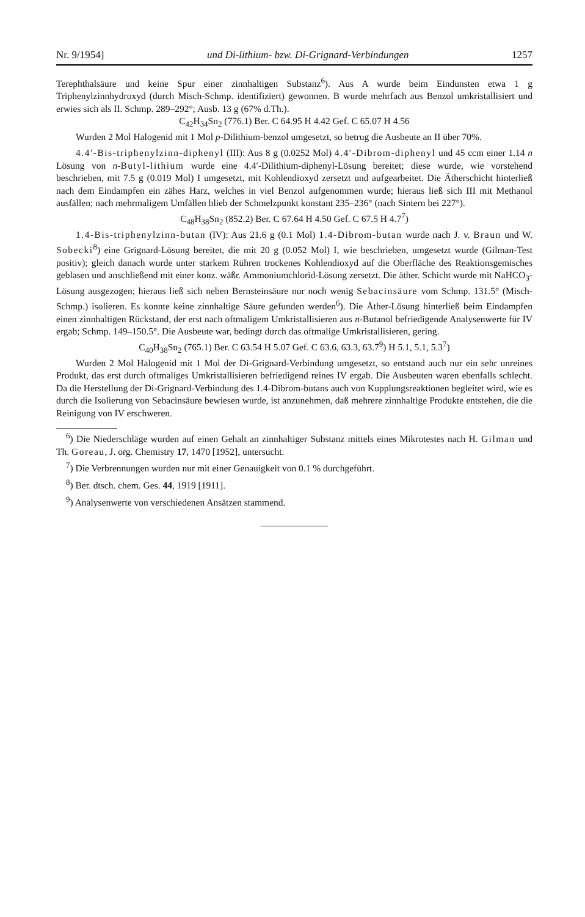Nr. 9/1954] und Di-lithium- bzw. Di-Grignard-Verbindungen 1257
Terephthalsäure und keine Spur einer zinnhaltigen Substanz<sup>6</sup>). Aus A wurde beim Eindunsten etwa 1 g Triphenylzinnhydroxyd (durch Misch-Schmp. identifiziert) gewonnen. B wurde mehrfach aus Benzol umkristallisiert und erwies sich als II. Schmp. 289–292°; Ausb. 13 g (67% d.Th.).
C<sub>42</sub>H<sub>34</sub>Sn<sub>2</sub> (776.1) Ber. C 64.95 H 4.42 Gef. C 65.07 H 4.56
Wurden 2 Mol Halogenid mit 1 Mol p-Dilithium-benzol umgesetzt, so betrug die Ausbeute an II über 70%.
4.4′-Bis-triphenylzinn-diphenyl (III): Aus 8 g (0.0252 Mol) 4.4′-Dibrom-diphenyl und 45 ccm einer 1.14 n Lösung von n-Butyl-lithium wurde eine 4.4′-Dilithium-diphenyl-Lösung bereitet; diese wurde, wie vorstehend beschrieben, mit 7.5 g (0.019 Mol) I umgesetzt, mit Kohlendioxyd zersetzt und aufgearbeitet. Die Ätherschicht hinterließ nach dem Eindampfen ein zähes Harz, welches in viel Benzol aufgenommen wurde; hieraus ließ sich III mit Methanol ausfällen; nach mehrmaligem Umfällen blieb der Schmelzpunkt konstant 235–236° (nach Sintern bei 227°).
C<sub>48</sub>H<sub>38</sub>Sn<sub>2</sub> (852.2) Ber. C 67.64 H 4.50 Gef. C 67.5 H 4.7<sup>7</sup>)
1.4-Bis-triphenylzinn-butan (IV): Aus 21.6 g (0.1 Mol) 1.4-Dibrom-butan wurde nach J. v. Braun und W. Sobecki<sup>8</sup>) eine Grignard-Lösung bereitet, die mit 20 g (0.052 Mol) I, wie beschrieben, umgesetzt wurde (Gilman-Test positiv); gleich danach wurde unter starkem Rühren trockenes Kohlendioxyd auf die Oberfläche des Reaktionsgemisches geblasen und anschließend mit einer konz. wäßr. Ammoniumchlorid-Lösung zersetzt. Die äther. Schicht wurde mit NaHCO<sub>3</sub>-Lösung ausgezogen; hieraus ließ sich neben Bernsteinsäure nur noch wenig Sebacinsäure vom Schmp. 131.5° (Misch-Schmp.) isolieren. Es konnte keine zinnhaltige Säure gefunden werden<sup>6</sup>). Die Äther-Lösung hinterließ beim Eindampfen einen zinnhaltigen Rückstand, der erst nach oftmaligem Umkristallisieren aus n-Butanol befriedigende Analysenwerte für IV ergab; Schmp. 149–150.5°. Die Ausbeute war, bedingt durch das oftmalige Umkristallisieren, gering.
C<sub>40</sub>H<sub>38</sub>Sn<sub>2</sub> (765.1) Ber. C 63.54 H 5.07 Gef. C 63.6, 63.3, 63.7<sup>9</sup>) H 5.1, 5.1, 5.3<sup>7</sup>)
Wurden 2 Mol Halogenid mit 1 Mol der Di-Grignard-Verbindung umgesetzt, so entstand auch nur ein sehr unreines Produkt, das erst durch oftmaliges Umkristallisieren befriedigend reines IV ergab. Die Ausbeuten waren ebenfalls schlecht. Da die Herstellung der Di-Grignard-Verbindung des 1.4-Dibrom-butans auch von Kupplungsreaktionen begleitet wird, wie es durch die Isolierung von Sebacinsäure bewiesen wurde, ist anzunehmen, daß mehrere zinnhaltige Produkte entstehen, die die Reinigung von IV erschweren.
<sup>6</sup>) Die Niederschläge wurden auf einen Gehalt an zinnhaltiger Substanz mittels eines Mikrotestes nach H. Gilman und Th. Goreau, J. org. Chemistry 17, 1470 [1952], untersucht.
<sup>7</sup>) Die Verbrennungen wurden nur mit einer Genauigkeit von 0.1 % durchgeführt.
<sup>8</sup>) Ber. dtsch. chem. Ges. 44, 1919 [1911].
<sup>9</sup>) Analysenwerte von verschiedenen Ansätzen stammend.